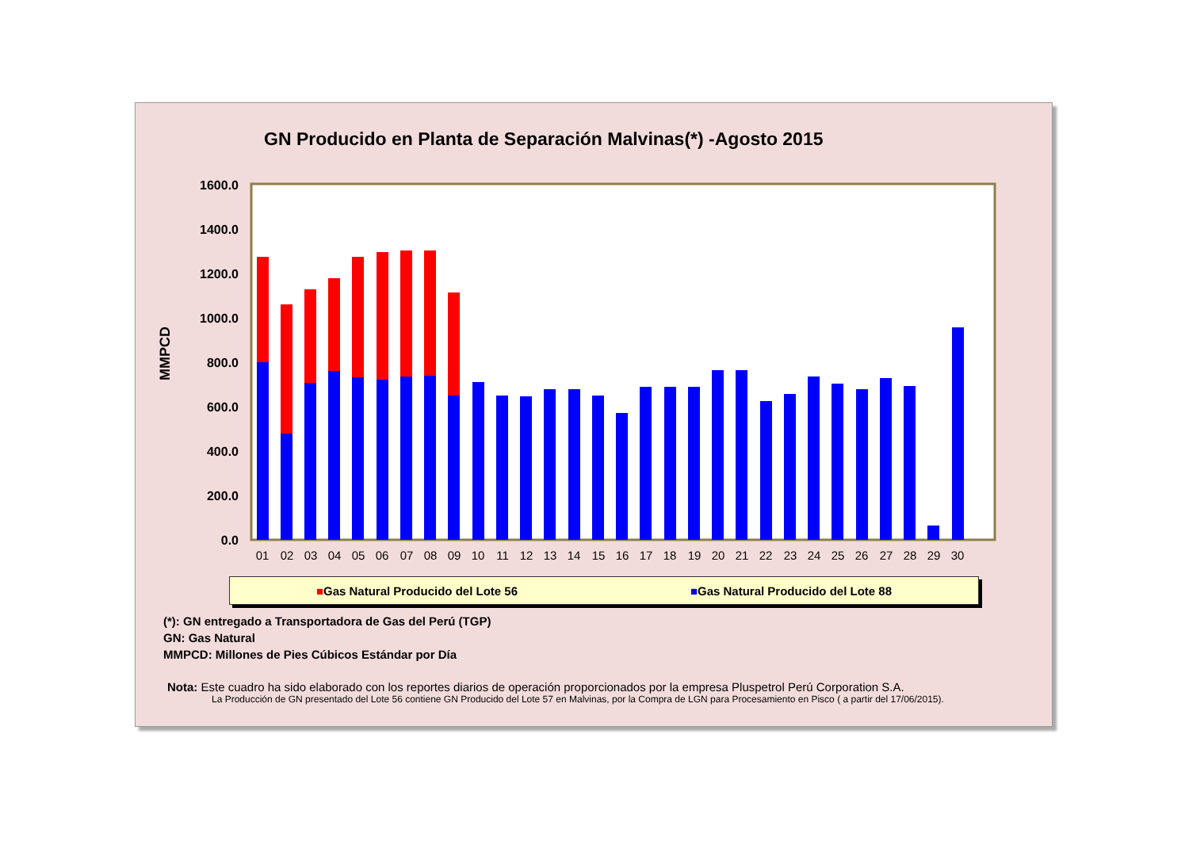GN Producido en Planta de Separación Malvinas(*) -Agosto 2015
MMPCD
0.0
200.0
400.0
600.0
800.0
1000.0
1200.0
1400.0
1600.0
01
02
03
04
05
06
07
08
09
10
11
12
13
14
15
16
17
18
19
20
21
22
23
24
25
26
27
28
29
30
■Gas Natural Producido del Lote 56 ■Gas Natural Producido del Lote 88
(*): GN entregado a Transportadora de Gas del Perú (TGP)
GN: Gas Natural
MMPCD: Millones de Pies Cúbicos Estándar por Día
Nota: Este cuadro ha sido elaborado con los reportes diarios de operación proporcionados por la empresa Pluspetrol Perú Corporation S.A.
La Producción de GN presentado del Lote 56 contiene GN Producido del Lote 57 en Malvinas, por la Compra de LGN para Procesamiento en Pisco ( a partir del 17/06/2015).